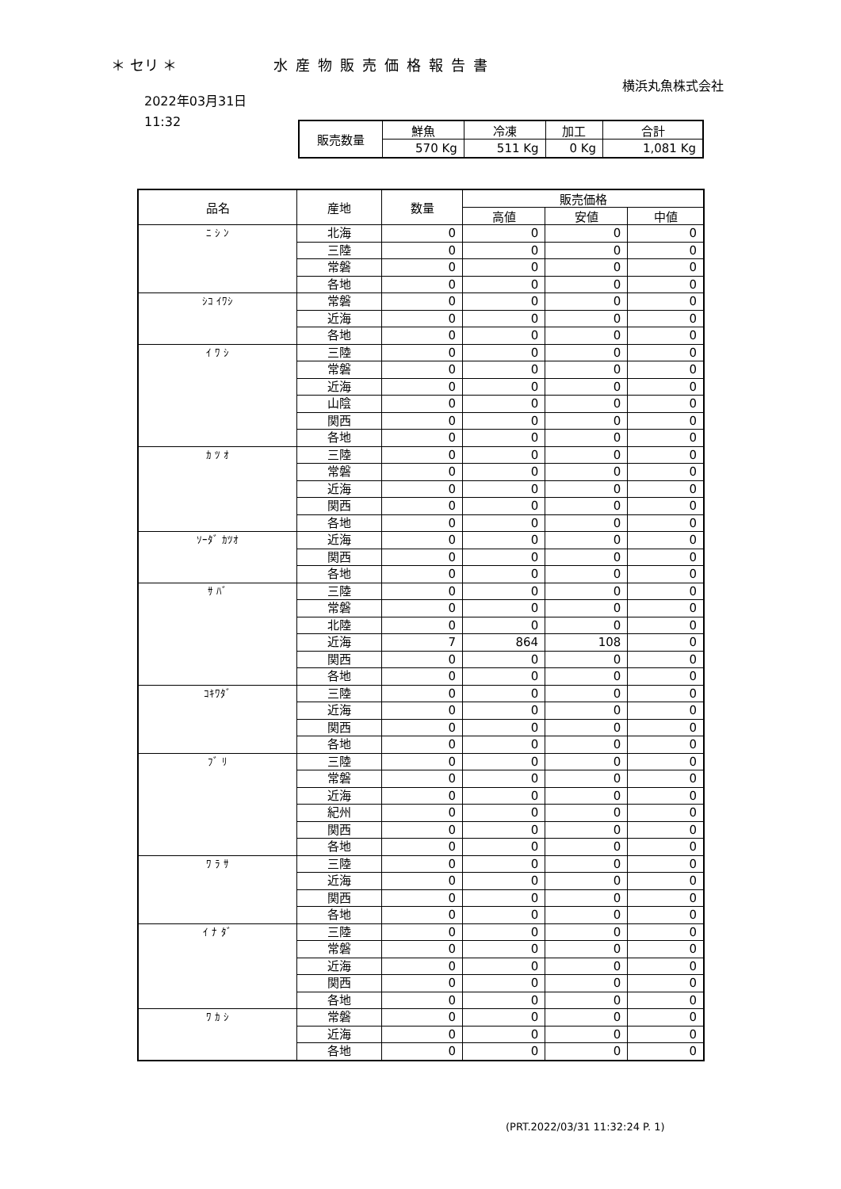＊ セリ ＊ 水産物販売価格報告書
横浜丸魚株式会社
2022年03月31日
11:32
| 販売数量 | 鮮魚 | 冷凍 | 加工 | 合計 |
| | 570 Kg | 511 Kg | 0 Kg | 1,081 Kg |
| 品名 | 産地 | 数量 | 販売価格 | | |
| --- | --- | --- | --- | --- | --- |
| | | | 高値 | 安値 | 中値 |
| ﾆ ｼ ﾝ | 北海 | 0 | 0 | 0 | 0 |
| | 三陸 | 0 | 0 | 0 | 0 |
| | 常磐 | 0 | 0 | 0 | 0 |
| | 各地 | 0 | 0 | 0 | 0 |
| ｼｺ ｲﾜｼ | 常磐 | 0 | 0 | 0 | 0 |
| | 近海 | 0 | 0 | 0 | 0 |
| | 各地 | 0 | 0 | 0 | 0 |
| ｲ ﾜ ｼ | 三陸 | 0 | 0 | 0 | 0 |
| | 常磐 | 0 | 0 | 0 | 0 |
| | 近海 | 0 | 0 | 0 | 0 |
| | 山陰 | 0 | 0 | 0 | 0 |
| | 関西 | 0 | 0 | 0 | 0 |
| | 各地 | 0 | 0 | 0 | 0 |
| ｶ ﾂ ｵ | 三陸 | 0 | 0 | 0 | 0 |
| | 常磐 | 0 | 0 | 0 | 0 |
| | 近海 | 0 | 0 | 0 | 0 |
| | 関西 | 0 | 0 | 0 | 0 |
| | 各地 | 0 | 0 | 0 | 0 |
| ｿｰﾀﾞ ｶﾂｵ | 近海 | 0 | 0 | 0 | 0 |
| | 関西 | 0 | 0 | 0 | 0 |
| | 各地 | 0 | 0 | 0 | 0 |
| ｻ ﾊﾞ | 三陸 | 0 | 0 | 0 | 0 |
| | 常磐 | 0 | 0 | 0 | 0 |
| | 北陸 | 0 | 0 | 0 | 0 |
| | 近海 | 7 | 864 | 108 | 0 |
| | 関西 | 0 | 0 | 0 | 0 |
| | 各地 | 0 | 0 | 0 | 0 |
| ｺｷﾜﾀﾞ | 三陸 | 0 | 0 | 0 | 0 |
| | 近海 | 0 | 0 | 0 | 0 |
| | 関西 | 0 | 0 | 0 | 0 |
| | 各地 | 0 | 0 | 0 | 0 |
| ﾌﾞ ﾘ | 三陸 | 0 | 0 | 0 | 0 |
| | 常磐 | 0 | 0 | 0 | 0 |
| | 近海 | 0 | 0 | 0 | 0 |
| | 紀州 | 0 | 0 | 0 | 0 |
| | 関西 | 0 | 0 | 0 | 0 |
| | 各地 | 0 | 0 | 0 | 0 |
| ﾜ ﾗ ｻ | 三陸 | 0 | 0 | 0 | 0 |
| | 近海 | 0 | 0 | 0 | 0 |
| | 関西 | 0 | 0 | 0 | 0 |
| | 各地 | 0 | 0 | 0 | 0 |
| ｲ ﾅ ﾀﾞ | 三陸 | 0 | 0 | 0 | 0 |
| | 常磐 | 0 | 0 | 0 | 0 |
| | 近海 | 0 | 0 | 0 | 0 |
| | 関西 | 0 | 0 | 0 | 0 |
| | 各地 | 0 | 0 | 0 | 0 |
| ﾜ ｶ ｼ | 常磐 | 0 | 0 | 0 | 0 |
| | 近海 | 0 | 0 | 0 | 0 |
| | 各地 | 0 | 0 | 0 | 0 |
(PRT.2022/03/31 11:32:24 P. 1)